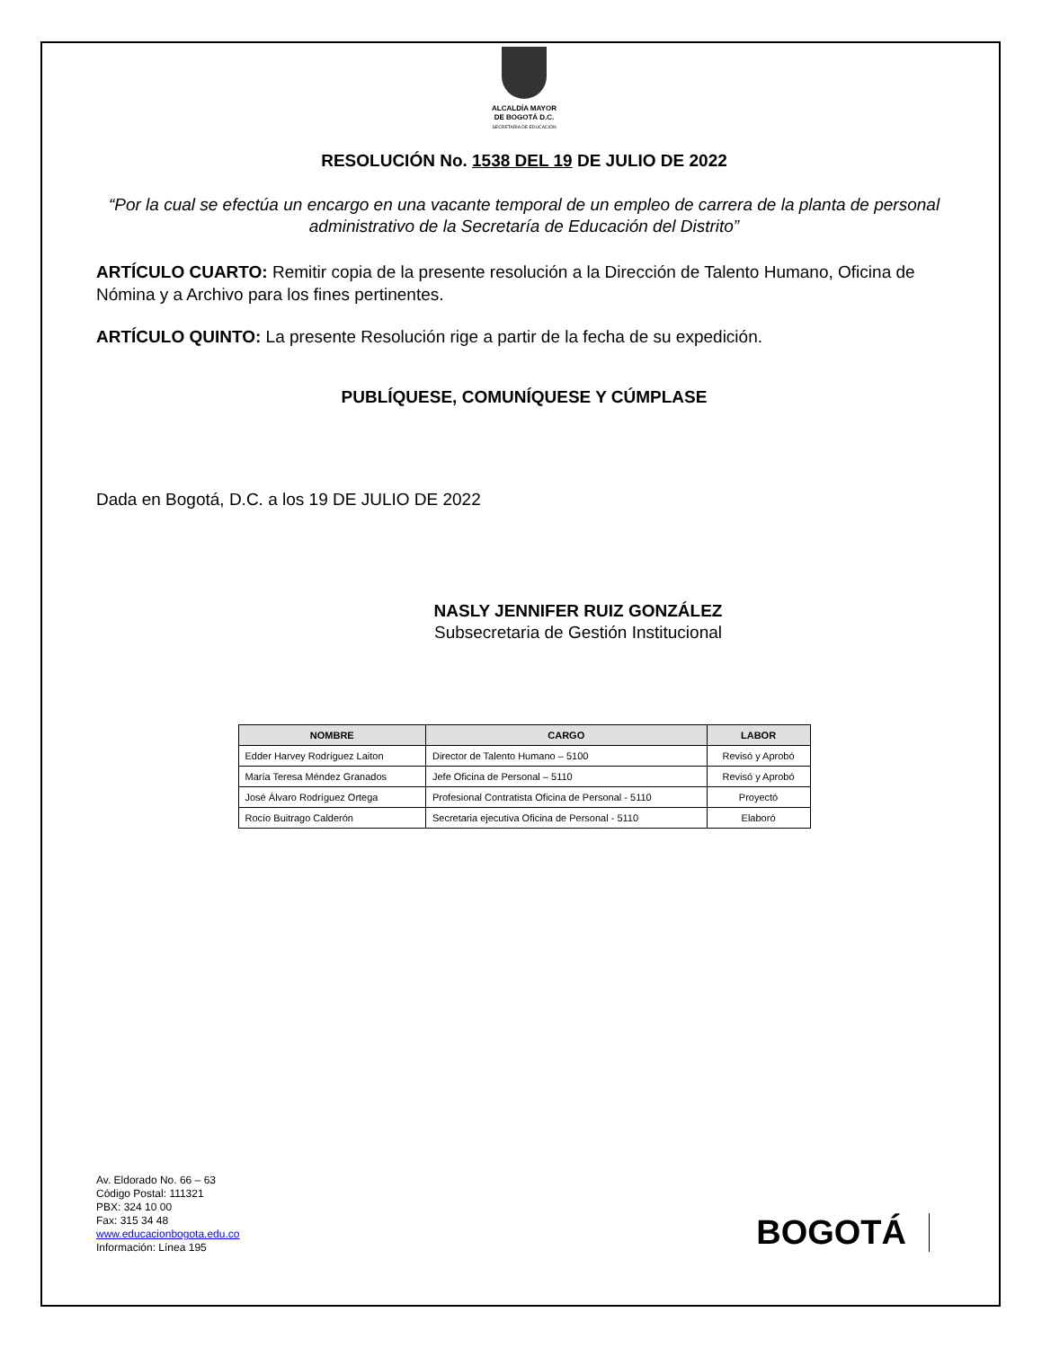ALCALDÍA MAYOR
DE BOGOTÁ D.C.
SECRETARÍA DE EDUCACIÓN
RESOLUCIÓN No. 1538 DEL 19 DE JULIO DE 2022
“Por la cual se efectúa un encargo en una vacante temporal de un empleo de carrera de la planta de personal administrativo de la Secretaría de Educación del Distrito”
ARTÍCULO CUARTO: Remitir copia de la presente resolución a la Dirección de Talento Humano, Oficina de Nómina y a Archivo para los fines pertinentes.
ARTÍCULO QUINTO: La presente Resolución rige a partir de la fecha de su expedición.
PUBLÍQUESE, COMUNÍQUESE Y CÚMPLASE
Dada en Bogotá, D.C. a los 19 DE JULIO DE 2022
NASLY JENNIFER RUIZ GONZÁLEZ
Subsecretaria de Gestión Institucional
| NOMBRE | CARGO | LABOR |
| --- | --- | --- |
| Edder Harvey Rodríguez Laiton | Director de Talento Humano – 5100 | Revisó y Aprobó |
| María Teresa Méndez Granados | Jefe Oficina de Personal – 5110 | Revisó y Aprobó |
| José Álvaro Rodríguez Ortega | Profesional Contratista Oficina de Personal - 5110 | Proyectó |
| Rocío Buitrago Calderón | Secretaria ejecutiva Oficina de Personal - 5110 | Elaboró |
Av. Eldorado No. 66 – 63
Código Postal: 111321
PBX: 324 10 00
Fax: 315 34 48
www.educacionbogota.edu.co
Información: Línea 195
BOGOTÁ